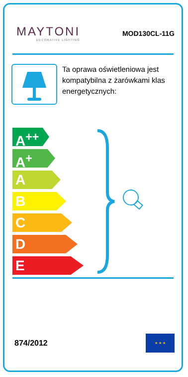MAYTONI
DECORATIVE LIGHTING
MOD130CL-11G
Ta oprawa oświetleniowa jest kompatybilna z żarówkami klas energetycznych:
A<sup>++</sup>
A<sup>+</sup>
A
B
C
D
E
874/2012
★ ★ ★